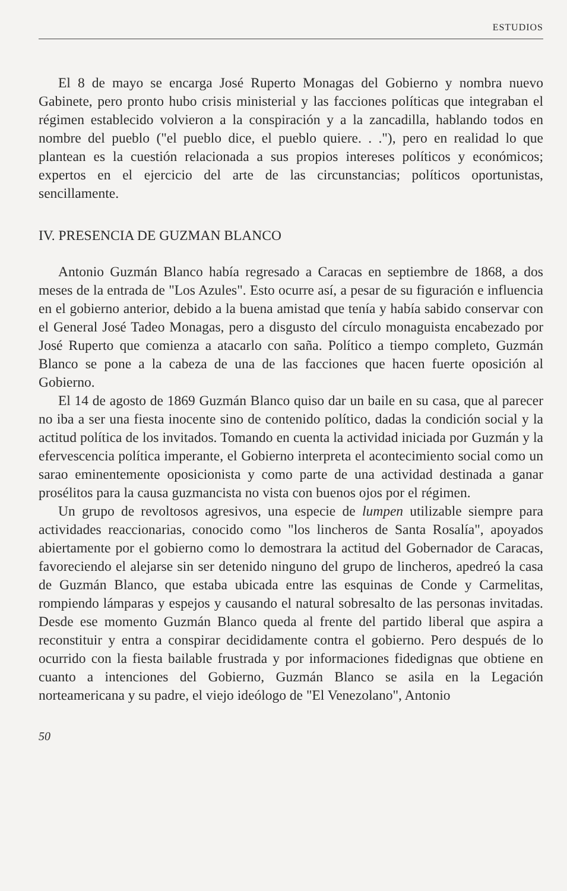ESTUDIOS
El 8 de mayo se encarga José Ruperto Monagas del Gobierno y nombra nuevo Gabinete, pero pronto hubo crisis ministerial y las facciones políticas que integraban el régimen establecido volvieron a la conspiración y a la zancadilla, hablando todos en nombre del pueblo ("el pueblo dice, el pueblo quiere. . ."), pero en realidad lo que plantean es la cuestión relacionada a sus propios intereses políticos y económicos; expertos en el ejercicio del arte de las circunstancias; políticos oportunistas, sencillamente.
IV. PRESENCIA DE GUZMAN BLANCO
Antonio Guzmán Blanco había regresado a Caracas en septiembre de 1868, a dos meses de la entrada de "Los Azules". Esto ocurre así, a pesar de su figuración e influencia en el gobierno anterior, debido a la buena amistad que tenía y había sabido conservar con el General José Tadeo Monagas, pero a disgusto del círculo monaguista encabezado por José Ruperto que comienza a atacarlo con saña. Político a tiempo completo, Guzmán Blanco se pone a la cabeza de una de las facciones que hacen fuerte oposición al Gobierno.
El 14 de agosto de 1869 Guzmán Blanco quiso dar un baile en su casa, que al parecer no iba a ser una fiesta inocente sino de contenido político, dadas la condición social y la actitud política de los invitados. Tomando en cuenta la actividad iniciada por Guzmán y la efervescencia política imperante, el Gobierno interpreta el acontecimiento social como un sarao eminentemente oposicionista y como parte de una actividad destinada a ganar prosélitos para la causa guzmancista no vista con buenos ojos por el régimen.
Un grupo de revoltosos agresivos, una especie de lumpen utilizable siempre para actividades reaccionarias, conocido como "los lincheros de Santa Rosalía", apoyados abiertamente por el gobierno como lo demostrara la actitud del Gobernador de Caracas, favoreciendo el alejarse sin ser detenido ninguno del grupo de lincheros, apedreó la casa de Guzmán Blanco, que estaba ubicada entre las esquinas de Conde y Carmelitas, rompiendo lámparas y espejos y causando el natural sobresalto de las personas invitadas. Desde ese momento Guzmán Blanco queda al frente del partido liberal que aspira a reconstituir y entra a conspirar decididamente contra el gobierno. Pero después de lo ocurrido con la fiesta bailable frustrada y por informaciones fidedignas que obtiene en cuanto a intenciones del Gobierno, Guzmán Blanco se asila en la Legación norteamericana y su padre, el viejo ideólogo de "El Venezolano", Antonio
50